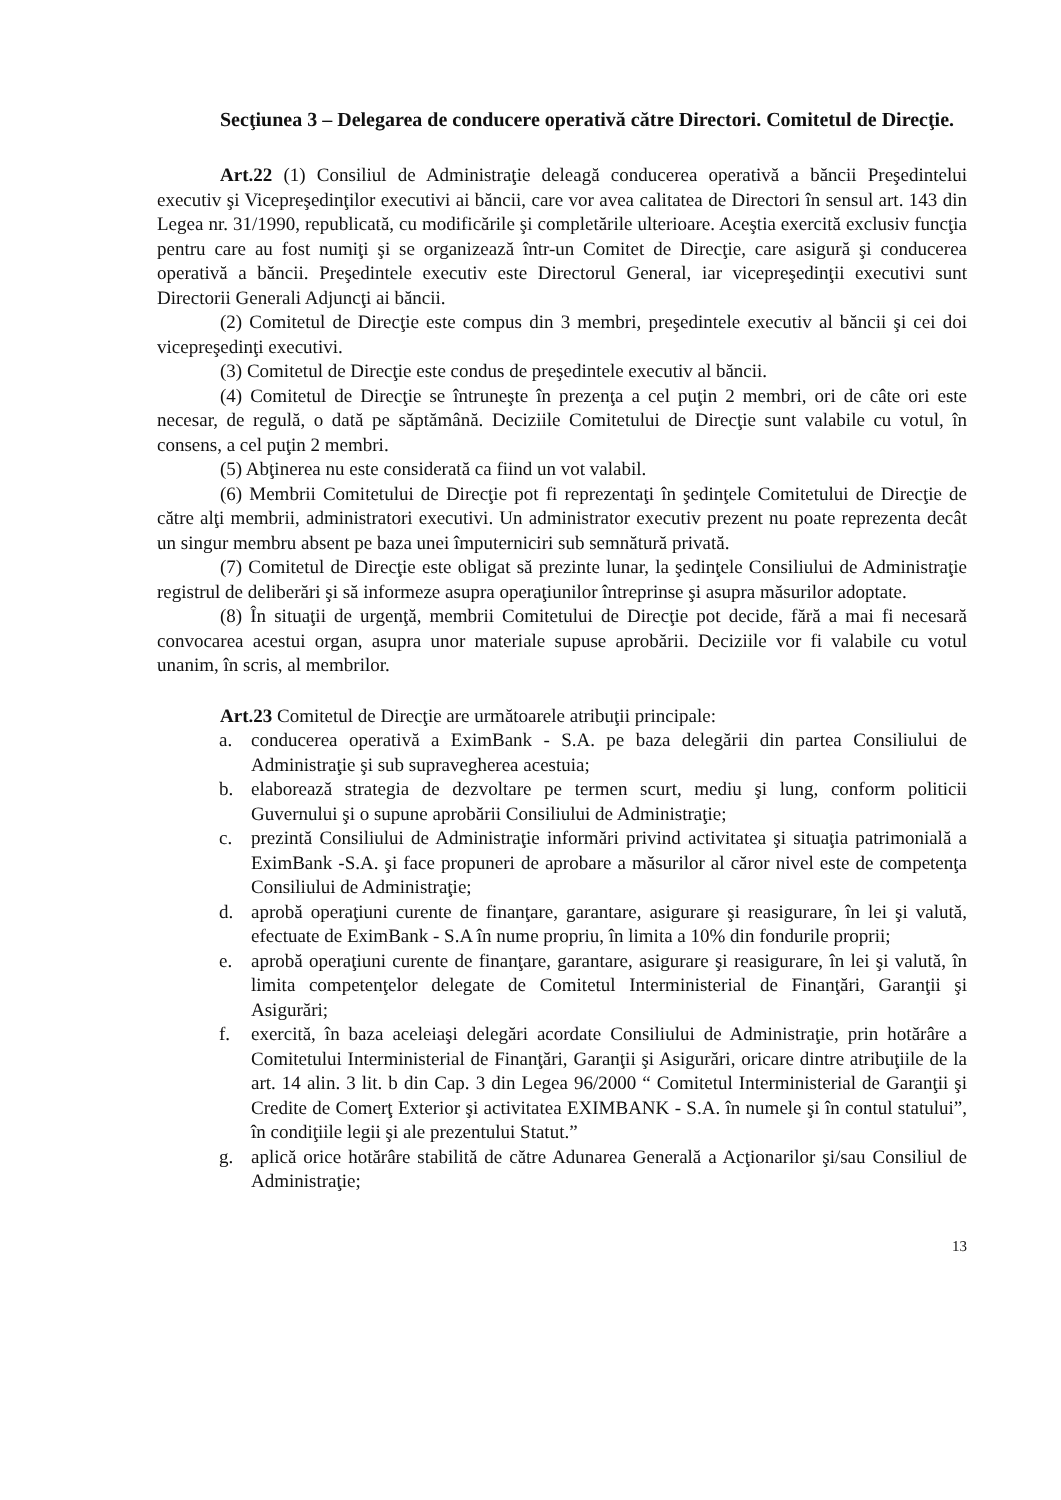Secţiunea 3 – Delegarea de conducere operativă către Directori. Comitetul de Direcţie.
Art.22 (1) Consiliul de Administraţie deleagă conducerea operativă a băncii Preşedintelui executiv şi Vicepreşedinţilor executivi ai băncii, care vor avea calitatea de Directori în sensul art. 143 din Legea nr. 31/1990, republicată, cu modificările şi completările ulterioare. Aceştia exercită exclusiv funcţia pentru care au fost numiţi şi se organizează într-un Comitet de Direcţie, care asigură şi conducerea operativă a băncii. Preşedintele executiv este Directorul General, iar vicepreşedinţii executivi sunt Directorii Generali Adjuncţi ai băncii.
(2) Comitetul de Direcţie este compus din 3 membri, preşedintele executiv al băncii şi cei doi vicepreşedinţi executivi.
(3) Comitetul de Direcţie este condus de preşedintele executiv al băncii.
(4) Comitetul de Direcţie se întruneşte în prezenţa a cel puţin 2 membri, ori de câte ori este necesar, de regulă, o dată pe săptămână. Deciziile Comitetului de Direcţie sunt valabile cu votul, în consens, a cel puţin 2 membri.
(5) Abţinerea nu este considerată ca fiind un vot valabil.
(6) Membrii Comitetului de Direcţie pot fi reprezentaţi în şedinţele Comitetului de Direcţie de către alţi membrii, administratori executivi. Un administrator executiv prezent nu poate reprezenta decât un singur membru absent pe baza unei împuterniciri sub semnătură privată.
(7) Comitetul de Direcţie este obligat să prezinte lunar, la şedinţele Consiliului de Administraţie registrul de deliberări şi să informeze asupra operaţiunilor întreprinse şi asupra măsurilor adoptate.
(8) În situaţii de urgenţă, membrii Comitetului de Direcţie pot decide, fără a mai fi necesară convocarea acestui organ, asupra unor materiale supuse aprobării. Deciziile vor fi valabile cu votul unanim, în scris, al membrilor.
Art.23 Comitetul de Direcţie are următoarele atribuţii principale:
a. conducerea operativă a EximBank - S.A. pe baza delegării din partea Consiliului de Administraţie şi sub supravegherea acestuia;
b. elaborează strategia de dezvoltare pe termen scurt, mediu şi lung, conform politicii Guvernului şi o supune aprobării Consiliului de Administraţie;
c. prezintă Consiliului de Administraţie informări privind activitatea şi situaţia patrimonială a EximBank -S.A. şi face propuneri de aprobare a măsurilor al căror nivel este de competenţa Consiliului de Administraţie;
d. aprobă operaţiuni curente de finanţare, garantare, asigurare şi reasigurare, în lei şi valută, efectuate de EximBank - S.A în nume propriu, în limita a 10% din fondurile proprii;
e. aprobă operaţiuni curente de finanţare, garantare, asigurare şi reasigurare, în lei şi valută, în limita competenţelor delegate de Comitetul Interministerial de Finanţări, Garanţii şi Asigurări;
f. exercită, în baza aceleiaşi delegări acordate Consiliului de Administraţie, prin hotărâre a Comitetului Interministerial de Finanţări, Garanţii şi Asigurări, oricare dintre atribuţiile de la art. 14 alin. 3 lit. b din Cap. 3 din Legea 96/2000 “ Comitetul Interministerial de Garanţii şi Credite de Comerţ Exterior şi activitatea EXIMBANK - S.A. în numele şi în contul statului”, în condiţiile legii şi ale prezentului Statut.”
g. aplică orice hotărâre stabilită de către Adunarea Generală a Acţionarilor şi/sau Consiliul de Administraţie;
13